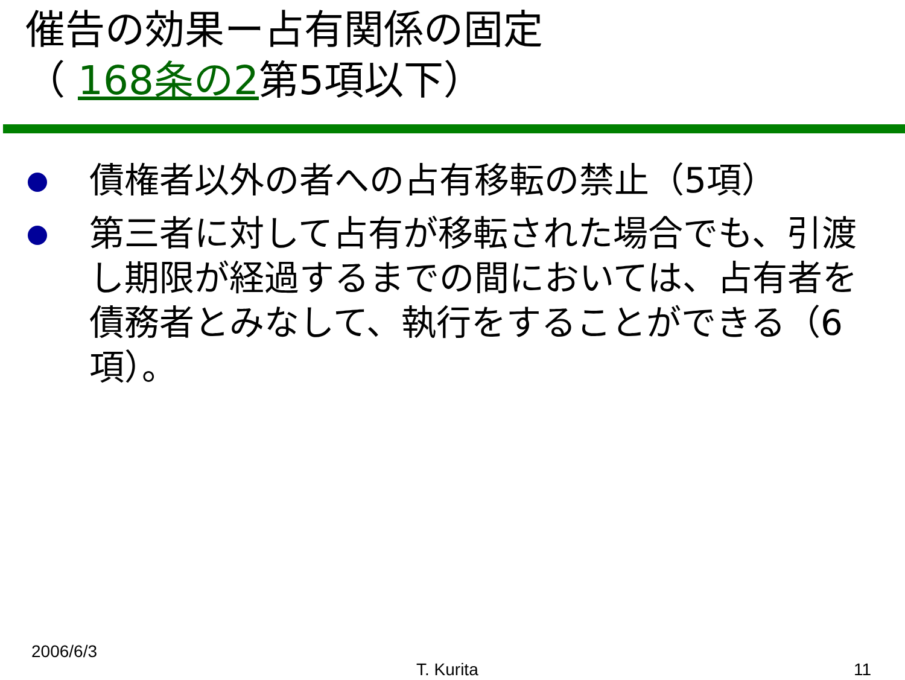催告の効果ー占有関係の固定
（ 168条の2第5項以下）
債権者以外の者への占有移転の禁止（5項）
第三者に対して占有が移転された場合でも、引渡し期限が経過するまでの間においては、占有者を債務者とみなして、執行をすることができる（6項）。
2006/6/3
T. Kurita 11